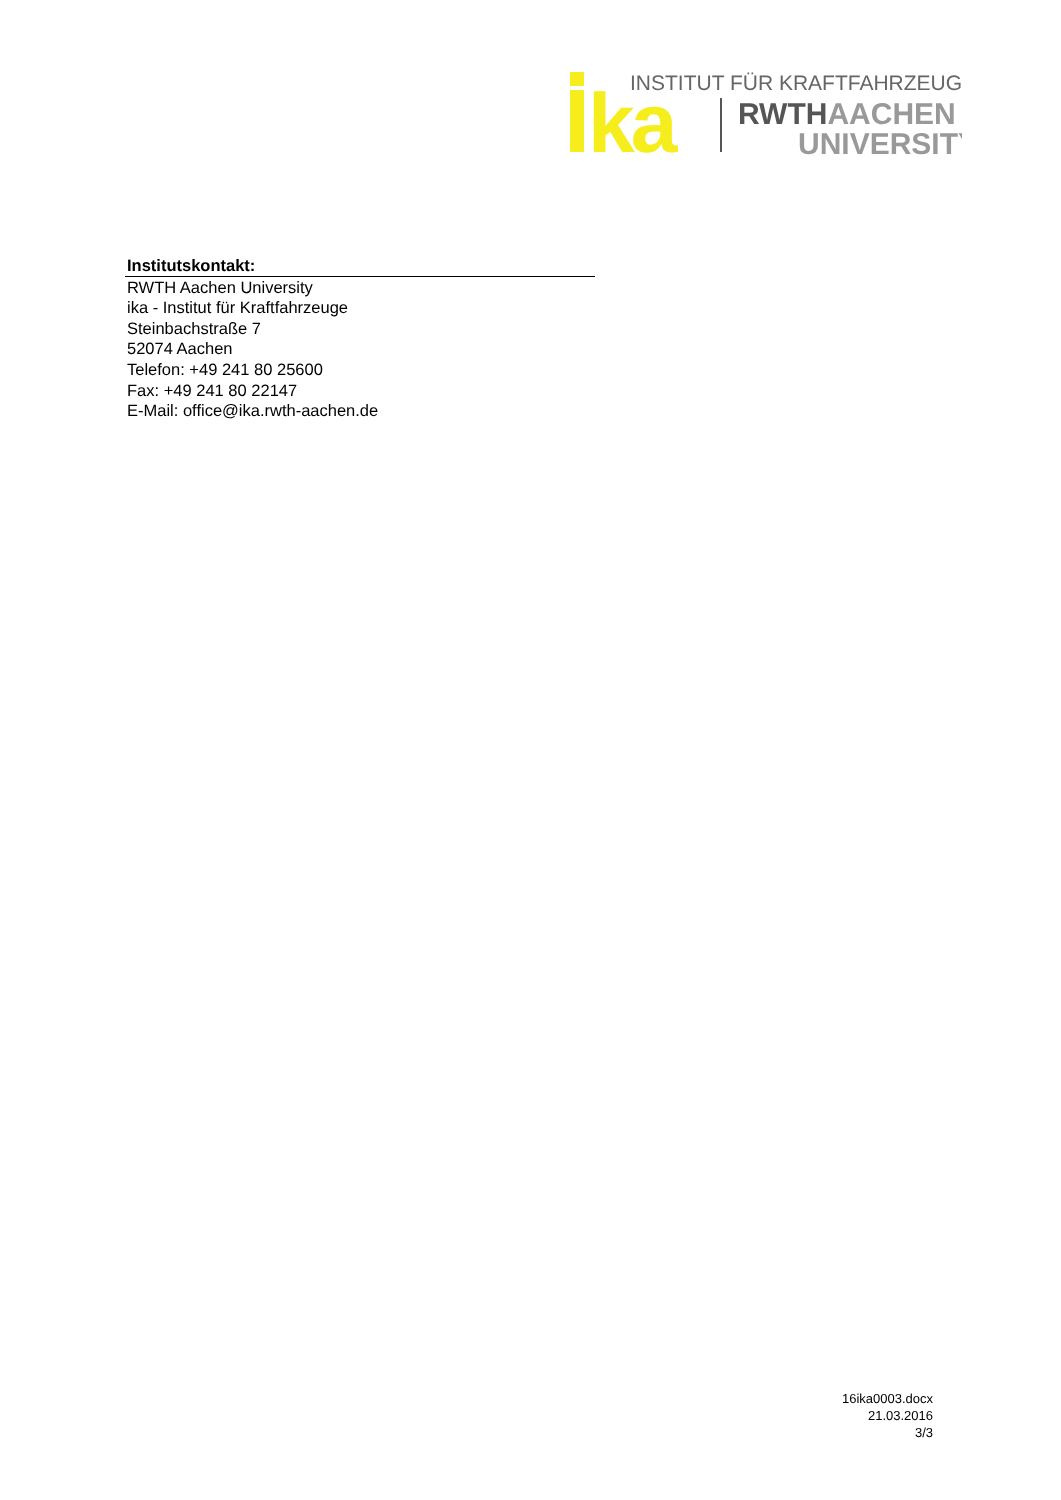ka
INSTITUT FÜR KRAFTFAHRZEUGE
RWTHAACHEN
UNIVERSITY
Institutskontakt:
RWTH Aachen University
ika - Institut für Kraftfahrzeuge
Steinbachstraße 7
52074 Aachen
Telefon: +49 241 80 25600
Fax: +49 241 80 22147
E-Mail: office@ika.rwth-aachen.de
16ika0003.docx
21.03.2016
3/3